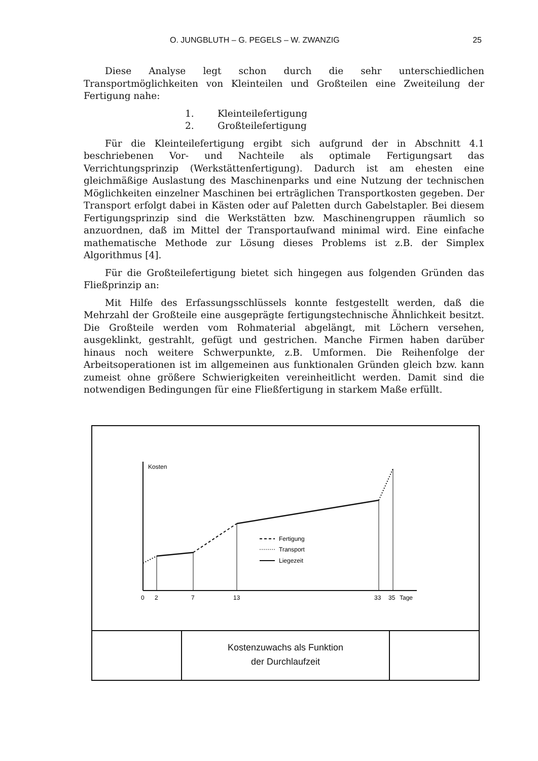O. JUNGBLUTH – G. PEGELS – W. ZWANZIG 25
Diese Analyse legt schon durch die sehr unterschiedlichen Transportmöglichkeiten von Kleinteilen und Großteilen eine Zweiteilung der Fertigung nahe:
1. Kleinteilefertigung
2. Großteilefertigung
Für die Kleinteilefertigung ergibt sich aufgrund der in Abschnitt 4.1 beschriebenen Vor- und Nachteile als optimale Fertigungsart das Verrichtungsprinzip (Werkstättenfertigung). Dadurch ist am ehesten eine gleichmäßige Auslastung des Maschinenparks und eine Nutzung der technischen Möglichkeiten einzelner Maschinen bei erträglichen Transportkosten gegeben. Der Transport erfolgt dabei in Kästen oder auf Paletten durch Gabelstapler. Bei diesem Fertigungsprinzip sind die Werkstätten bzw. Maschinengruppen räumlich so anzuordnen, daß im Mittel der Transportaufwand minimal wird. Eine einfache mathematische Methode zur Lösung dieses Problems ist z.B. der Simplex Algorithmus [4].
Für die Großteilefertigung bietet sich hingegen aus folgenden Gründen das Fließprinzip an:
Mit Hilfe des Erfassungsschlüssels konnte festgestellt werden, daß die Mehrzahl der Großteile eine ausgeprägte fertigungstechnische Ähnlichkeit besitzt. Die Großteile werden vom Rohmaterial abgelängt, mit Löchern versehen, ausgeklinkt, gestrahlt, gefügt und gestrichen. Manche Firmen haben darüber hinaus noch weitere Schwerpunkte, z.B. Umformen. Die Reihenfolge der Arbeitsoperationen ist im allgemeinen aus funktionalen Gründen gleich bzw. kann zumeist ohne größere Schwierigkeiten vereinheitlicht werden. Damit sind die notwendigen Bedingungen für eine Fließfertigung in starkem Maße erfüllt.
Kosten
0
2
7
13
33
35
Tage
Fertigung
Transport
Liegezeit
Kostenzuwachs als Funktion
der Durchlaufzeit